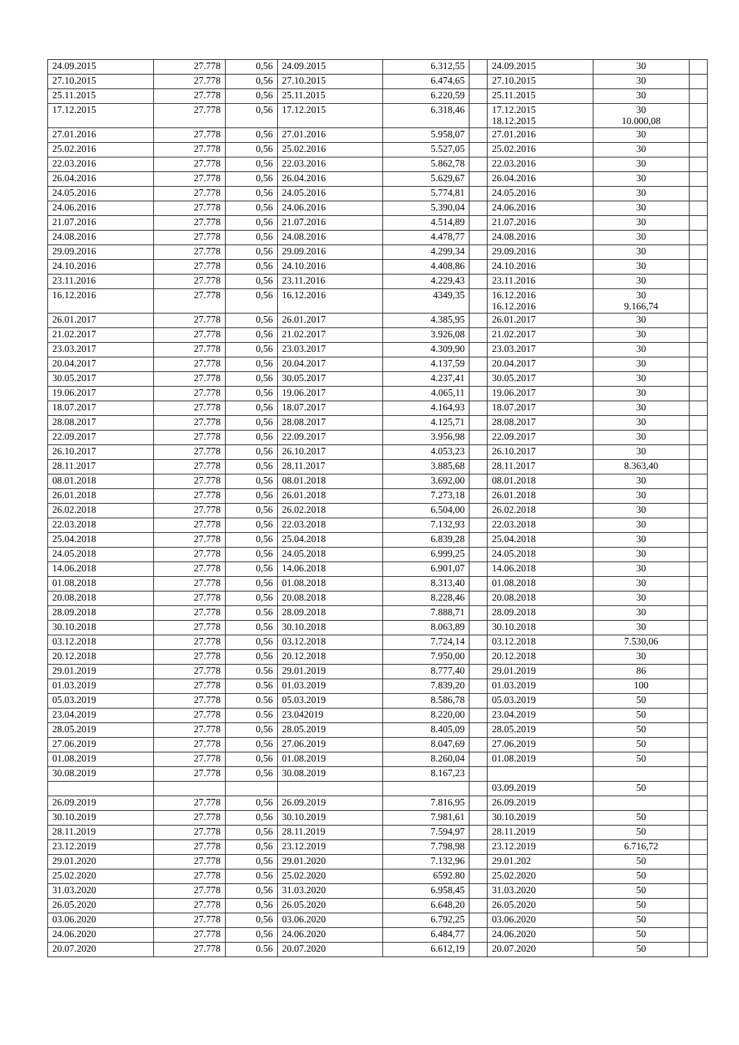| 24.09.2015 | 27.778 | 0,56 | 24.09.2015 | 6.312,55 | | 24.09.2015 | 30 | |
| 27.10.2015 | 27.778 | 0,56 | 27.10.2015 | 6.474,65 | | 27.10.2015 | 30 | |
| 25.11.2015 | 27.778 | 0,56 | 25.11.2015 | 6.220,59 | | 25.11.2015 | 30 | |
| 17.12.2015 | 27.778 | 0,56 | 17.12.2015 | 6.318,46 | | 17.12.2015 18.12.2015 | 30 10.000,08 | |
| 27.01.2016 | 27.778 | 0,56 | 27.01.2016 | 5.958,07 | | 27.01.2016 | 30 | |
| 25.02.2016 | 27.778 | 0,56 | 25.02.2016 | 5.527,05 | | 25.02.2016 | 30 | |
| 22.03.2016 | 27.778 | 0,56 | 22.03.2016 | 5.862,78 | | 22.03.2016 | 30 | |
| 26.04.2016 | 27.778 | 0,56 | 26.04.2016 | 5.629,67 | | 26.04.2016 | 30 | |
| 24.05.2016 | 27.778 | 0,56 | 24.05.2016 | 5.774,81 | | 24.05.2016 | 30 | |
| 24.06.2016 | 27.778 | 0,56 | 24.06.2016 | 5.390,04 | | 24.06.2016 | 30 | |
| 21.07.2016 | 27.778 | 0,56 | 21.07.2016 | 4.514,89 | | 21.07.2016 | 30 | |
| 24.08.2016 | 27.778 | 0,56 | 24.08.2016 | 4.478,77 | | 24.08.2016 | 30 | |
| 29.09.2016 | 27.778 | 0,56 | 29.09.2016 | 4.299,34 | | 29.09.2016 | 30 | |
| 24.10.2016 | 27.778 | 0,56 | 24.10.2016 | 4.408,86 | | 24.10.2016 | 30 | |
| 23.11.2016 | 27.778 | 0,56 | 23.11.2016 | 4.229,43 | | 23.11.2016 | 30 | |
| 16.12.2016 | 27.778 | 0,56 | 16.12.2016 | 4349,35 | | 16.12.2016 16.12.2016 | 30 9.166,74 | |
| 26.01.2017 | 27.778 | 0,56 | 26.01.2017 | 4.385,95 | | 26.01.2017 | 30 | |
| 21.02.2017 | 27.778 | 0,56 | 21.02.2017 | 3.926,08 | | 21.02.2017 | 30 | |
| 23.03.2017 | 27.778 | 0,56 | 23.03.2017 | 4.309,90 | | 23.03.2017 | 30 | |
| 20.04.2017 | 27.778 | 0,56 | 20.04.2017 | 4.137,59 | | 20.04.2017 | 30 | |
| 30.05.2017 | 27.778 | 0,56 | 30.05.2017 | 4.237,41 | | 30.05.2017 | 30 | |
| 19.06.2017 | 27.778 | 0,56 | 19.06.2017 | 4.065,11 | | 19.06.2017 | 30 | |
| 18.07.2017 | 27.778 | 0,56 | 18.07.2017 | 4.164,93 | | 18.07.2017 | 30 | |
| 28.08.2017 | 27.778 | 0,56 | 28.08.2017 | 4.125,71 | | 28.08.2017 | 30 | |
| 22.09.2017 | 27.778 | 0,56 | 22.09.2017 | 3.956,98 | | 22.09.2017 | 30 | |
| 26.10.2017 | 27.778 | 0,56 | 26.10.2017 | 4.053,23 | | 26.10.2017 | 30 | |
| 28.11.2017 | 27.778 | 0,56 | 28.11.2017 | 3.885,68 | | 28.11.2017 | 8.363,40 | |
| 08.01.2018 | 27.778 | 0,56 | 08.01.2018 | 3.692,00 | | 08.01.2018 | 30 | |
| 26.01.2018 | 27.778 | 0,56 | 26.01.2018 | 7.273,18 | | 26.01.2018 | 30 | |
| 26.02.2018 | 27.778 | 0,56 | 26.02.2018 | 6.504,00 | | 26.02.2018 | 30 | |
| 22.03.2018 | 27.778 | 0,56 | 22.03.2018 | 7.132,93 | | 22.03.2018 | 30 | |
| 25.04.2018 | 27.778 | 0,56 | 25.04.2018 | 6.839,28 | | 25.04.2018 | 30 | |
| 24.05.2018 | 27.778 | 0,56 | 24.05.2018 | 6.999,25 | | 24.05.2018 | 30 | |
| 14.06.2018 | 27.778 | 0,56 | 14.06.2018 | 6.901,07 | | 14.06.2018 | 30 | |
| 01.08.2018 | 27.778 | 0,56 | 01.08.2018 | 8.313,40 | | 01.08.2018 | 30 | |
| 20.08.2018 | 27.778 | 0,56 | 20.08.2018 | 8.228,46 | | 20.08.2018 | 30 | |
| 28.09.2018 | 27.778 | 0.56 | 28.09.2018 | 7.888,71 | | 28.09.2018 | 30 | |
| 30.10.2018 | 27.778 | 0,56 | 30.10.2018 | 8.063,89 | | 30.10.2018 | 30 | |
| 03.12.2018 | 27.778 | 0,56 | 03.12.2018 | 7.724,14 | | 03.12.2018 | 7.530,06 | |
| 20.12.2018 | 27.778 | 0,56 | 20.12.2018 | 7.950,00 | | 20.12.2018 | 30 | |
| 29.01.2019 | 27.778 | 0.56 | 29.01.2019 | 8.777,40 | | 29.01.2019 | 86 | |
| 01.03.2019 | 27.778 | 0.56 | 01.03.2019 | 7.839,20 | | 01.03.2019 | 100 | |
| 05.03.2019 | 27.778 | 0.56 | 05.03.2019 | 8.586,78 | | 05.03.2019 | 50 | |
| 23.04.2019 | 27.778 | 0.56 | 23.042019 | 8.220,00 | | 23.04.2019 | 50 | |
| 28.05.2019 | 27.778 | 0,56 | 28.05.2019 | 8.405,09 | | 28.05.2019 | 50 | |
| 27.06.2019 | 27.778 | 0,56 | 27.06.2019 | 8.047,69 | | 27.06.2019 | 50 | |
| 01.08.2019 | 27.778 | 0,56 | 01.08.2019 | 8.260,04 | | 01.08.2019 | 50 | |
| 30.08.2019 | 27.778 | 0,56 | 30.08.2019 | 8.167,23 | | | | |
| | | | | | | 03.09.2019 | 50 | |
| 26.09.2019 | 27.778 | 0,56 | 26.09.2019 | 7.816,95 | | 26.09.2019 | | |
| 30.10.2019 | 27.778 | 0,56 | 30.10.2019 | 7.981,61 | | 30.10.2019 | 50 | |
| 28.11.2019 | 27.778 | 0,56 | 28.11.2019 | 7.594,97 | | 28.11.2019 | 50 | |
| 23.12.2019 | 27.778 | 0,56 | 23.12.2019 | 7.798,98 | | 23.12.2019 | 6.716,72 | |
| 29.01.2020 | 27.778 | 0,56 | 29.01.2020 | 7.132,96 | | 29.01.202 | 50 | |
| 25.02.2020 | 27.778 | 0.56 | 25.02.2020 | 6592.80 | | 25.02.2020 | 50 | |
| 31.03.2020 | 27.778 | 0,56 | 31.03.2020 | 6.958,45 | | 31.03.2020 | 50 | |
| 26.05.2020 | 27.778 | 0,56 | 26.05.2020 | 6.648,20 | | 26.05.2020 | 50 | |
| 03.06.2020 | 27.778 | 0,56 | 03.06.2020 | 6.792,25 | | 03.06.2020 | 50 | |
| 24.06.2020 | 27.778 | 0,56 | 24.06.2020 | 6.484,77 | | 24.06.2020 | 50 | |
| 20.07.2020 | 27.778 | 0.56 | 20.07.2020 | 6.612,19 | | 20.07.2020 | 50 | |